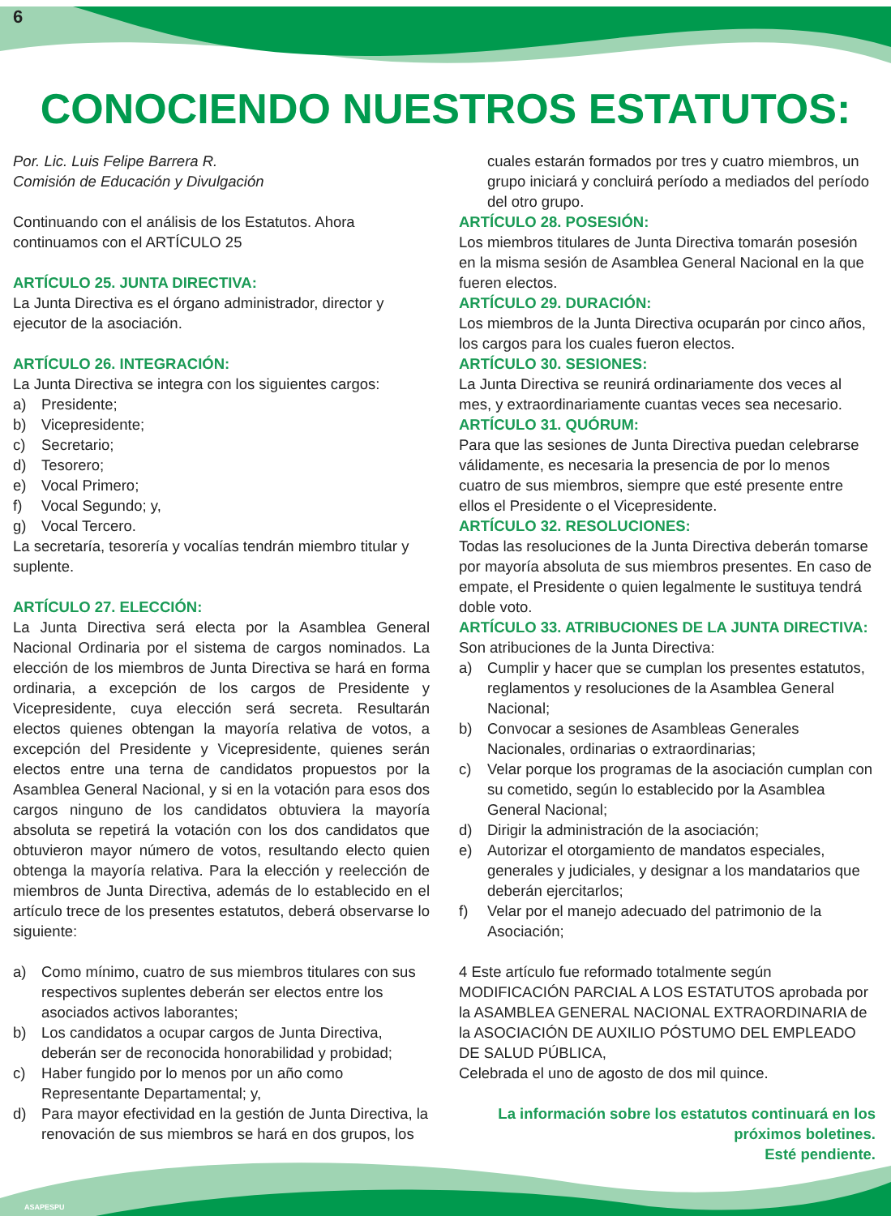6
CONOCIENDO NUESTROS ESTATUTOS:
Por. Lic. Luis Felipe Barrera R.
Comisión de Educación y Divulgación
Continuando con el análisis de los Estatutos. Ahora continuamos con el ARTÍCULO 25
ARTÍCULO 25. JUNTA DIRECTIVA:
La Junta Directiva es el órgano administrador, director y ejecutor de la asociación.
ARTÍCULO 26. INTEGRACIÓN:
La Junta Directiva se integra con los siguientes cargos:
a) Presidente;
b) Vicepresidente;
c) Secretario;
d) Tesorero;
e) Vocal Primero;
f) Vocal Segundo; y,
g) Vocal Tercero.
La secretaría, tesorería y vocalías tendrán miembro titular y suplente.
ARTÍCULO 27. ELECCIÓN:
La Junta Directiva será electa por la Asamblea General Nacional Ordinaria por el sistema de cargos nominados. La elección de los miembros de Junta Directiva se hará en forma ordinaria, a excepción de los cargos de Presidente y Vicepresidente, cuya elección será secreta. Resultarán electos quienes obtengan la mayoría relativa de votos, a excepción del Presidente y Vicepresidente, quienes serán electos entre una terna de candidatos propuestos por la Asamblea General Nacional, y si en la votación para esos dos cargos ninguno de los candidatos obtuviera la mayoría absoluta se repetirá la votación con los dos candidatos que obtuvieron mayor número de votos, resultando electo quien obtenga la mayoría relativa. Para la elección y reelección de miembros de Junta Directiva, además de lo establecido en el artículo trece de los presentes estatutos, deberá observarse lo siguiente:
a) Como mínimo, cuatro de sus miembros titulares con sus respectivos suplentes deberán ser electos entre los asociados activos laborantes;
b) Los candidatos a ocupar cargos de Junta Directiva, deberán ser de reconocida honorabilidad y probidad;
c) Haber fungido por lo menos por un año como Representante Departamental; y,
d) Para mayor efectividad en la gestión de Junta Directiva, la renovación de sus miembros se hará en dos grupos, los
cuales estarán formados por tres y cuatro miembros, un grupo iniciará y concluirá período a mediados del período del otro grupo.
ARTÍCULO 28. POSESIÓN:
Los miembros titulares de Junta Directiva tomarán posesión en la misma sesión de Asamblea General Nacional en la que fueren electos.
ARTÍCULO 29. DURACIÓN:
Los miembros de la Junta Directiva ocuparán por cinco años, los cargos para los cuales fueron electos.
ARTÍCULO 30. SESIONES:
La Junta Directiva se reunirá ordinariamente dos veces al mes, y extraordinariamente cuantas veces sea necesario.
ARTÍCULO 31. QUÓRUM:
Para que las sesiones de Junta Directiva puedan celebrarse válidamente, es necesaria la presencia de por lo menos cuatro de sus miembros, siempre que esté presente entre ellos el Presidente o el Vicepresidente.
ARTÍCULO 32. RESOLUCIONES:
Todas las resoluciones de la Junta Directiva deberán tomarse por mayoría absoluta de sus miembros presentes. En caso de empate, el Presidente o quien legalmente le sustituya tendrá doble voto.
ARTÍCULO 33. ATRIBUCIONES DE LA JUNTA DIRECTIVA:
Son atribuciones de la Junta Directiva:
a) Cumplir y hacer que se cumplan los presentes estatutos, reglamentos y resoluciones de la Asamblea General Nacional;
b) Convocar a sesiones de Asambleas Generales Nacionales, ordinarias o extraordinarias;
c) Velar porque los programas de la asociación cumplan con su cometido, según lo establecido por la Asamblea General Nacional;
d) Dirigir la administración de la asociación;
e) Autorizar el otorgamiento de mandatos especiales, generales y judiciales, y designar a los mandatarios que deberán ejercitarlos;
f) Velar por el manejo adecuado del patrimonio de la Asociación;
4 Este artículo fue reformado totalmente según MODIFICACIÓN PARCIAL A LOS ESTATUTOS aprobada por la ASAMBLEA GENERAL NACIONAL EXTRAORDINARIA de la ASOCIACIÓN DE AUXILIO PÓSTUMO DEL EMPLEADO DE SALUD PÚBLICA,
Celebrada el uno de agosto de dos mil quince.
La información sobre los estatutos continuará en los
próximos boletines.
Esté pendiente.
ASAPESPU